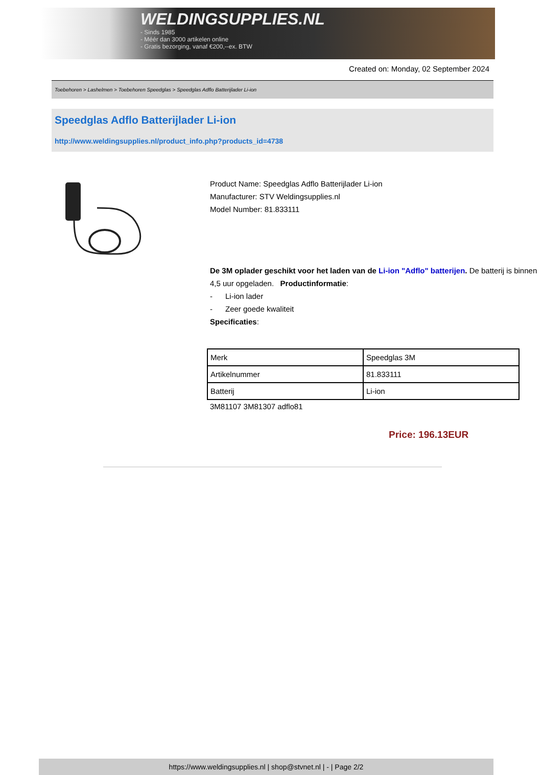WELDINGSUPPLIES.NL
- Sinds 1985
- Méér dan 3000 artikelen online
- Gratis bezorging, vanaf €200,--ex. BTW
Created on: Monday, 02 September 2024
Toebehoren > Lashelmen > Toebehoren Speedglas > Speedglas Adflo Batterijlader Li-ion
Speedglas Adflo Batterijlader Li-ion
http://www.weldingsupplies.nl/product_info.php?products_id=4738
Product Name: Speedglas Adflo Batterijlader Li-ion
Manufacturer: STV Weldingsupplies.nl
Model Number: 81.833111
De 3M oplader geschikt voor het laden van de Li-ion "Adflo" batterijen. De batterij is binnen 4,5 uur opgeladen. Productinformatie:
- Li-ion lader
- Zeer goede kwaliteit
Specificaties:
| Merk | Speedglas 3M |
| Artikelnummer | 81.833111 |
| Batterij | Li-ion |
3M81107 3M81307 adflo81
Price: 196.13EUR
https://www.weldingsupplies.nl | shop@stvnet.nl | - | Page 2/2